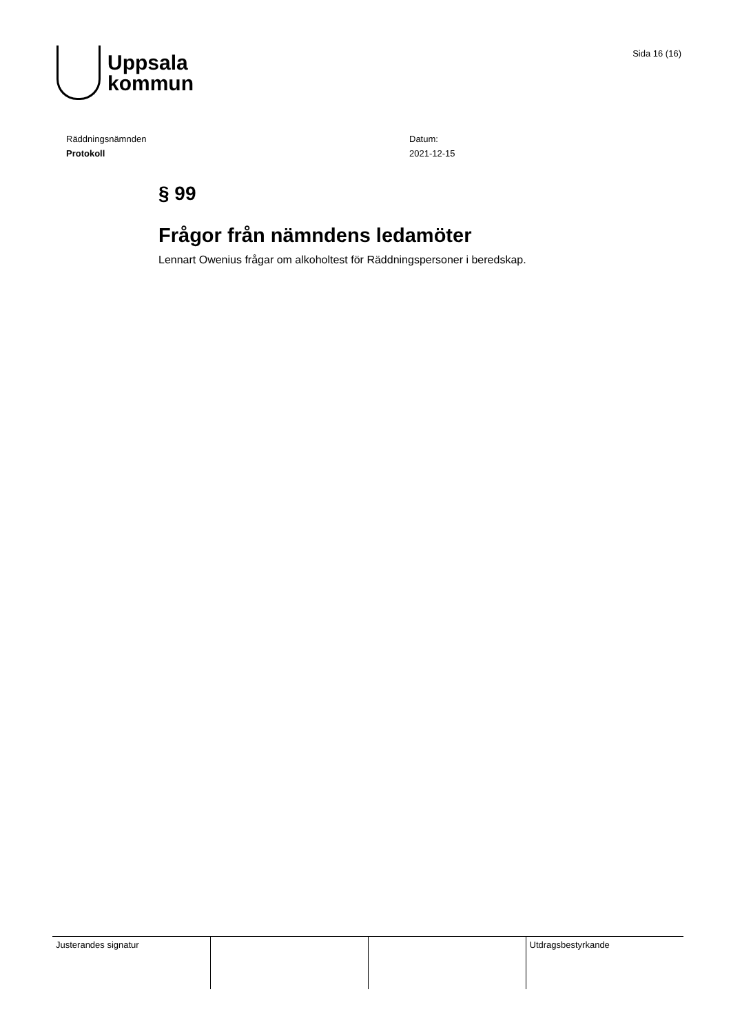Uppsala
kommun
Sida 16 (16)
Räddningsnämnden
Protokoll
Datum:
2021-12-15
§ 99
Frågor från nämndens ledamöter
Lennart Owenius frågar om alkoholtest för Räddningspersoner i beredskap.
| Justerandes signatur | | | Utdragsbestyrkande |